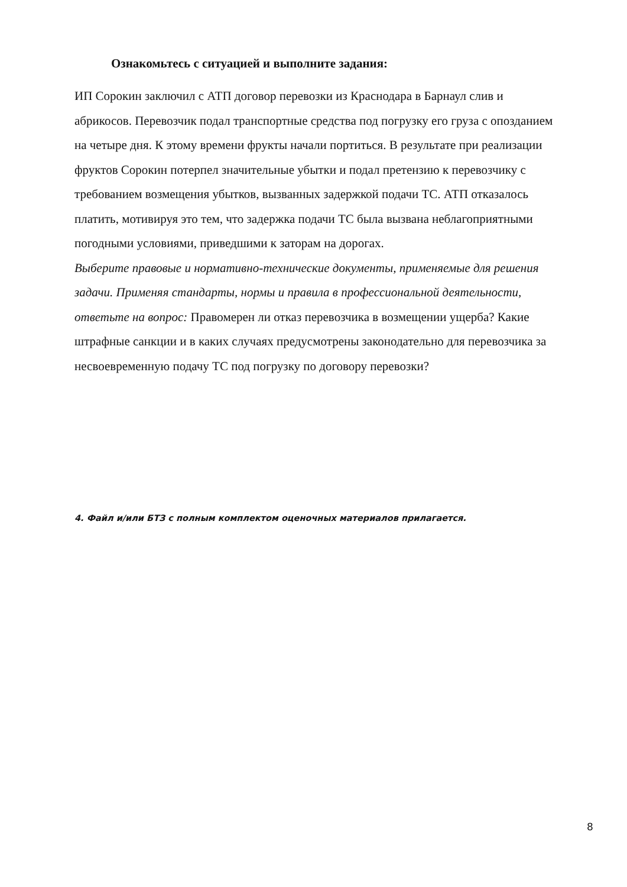Ознакомьтесь с ситуацией и выполните задания:
ИП Сорокин заключил с АТП договор перевозки из Краснодара в Барнаул слив и абрикосов. Перевозчик подал транспортные средства под погрузку его груза с опозданием на четыре дня. К этому времени фрукты начали портиться. В результате при реализации фруктов Сорокин потерпел значительные убытки и подал претензию к перевозчику с требованием возмещения убытков, вызванных задержкой подачи ТС. АТП отказалось платить, мотивируя это тем, что задержка подачи ТС была вызвана неблагоприятными погодными условиями, приведшими к заторам на дорогах.
Выберите правовые и нормативно-технические документы, применяемые для решения задачи. Применяя стандарты, нормы и правила в профессиональной деятельности, ответьте на вопрос: Правомерен ли отказ перевозчика в возмещении ущерба? Какие штрафные санкции и в каких случаях предусмотрены законодательно для перевозчика за несвоевременную подачу ТС под погрузку по договору перевозки?
4. Файл и/или БТЗ с полным комплектом оценочных материалов прилагается.
8